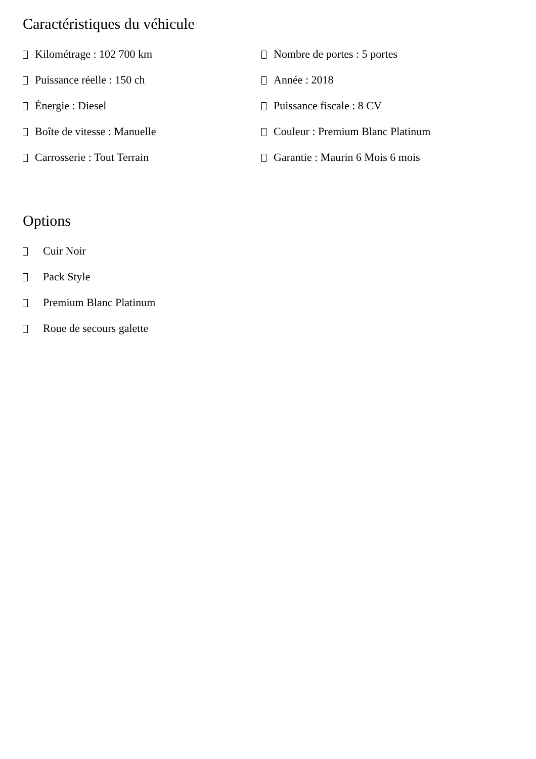Caractéristiques du véhicule
Kilométrage : 102 700 km
Nombre de portes : 5 portes
Puissance réelle : 150 ch
Année : 2018
Énergie : Diesel
Puissance fiscale : 8 CV
Boîte de vitesse : Manuelle
Couleur : Premium Blanc Platinum
Carrosserie : Tout Terrain
Garantie : Maurin 6 Mois 6 mois
Options
Cuir Noir
Pack Style
Premium Blanc Platinum
Roue de secours galette